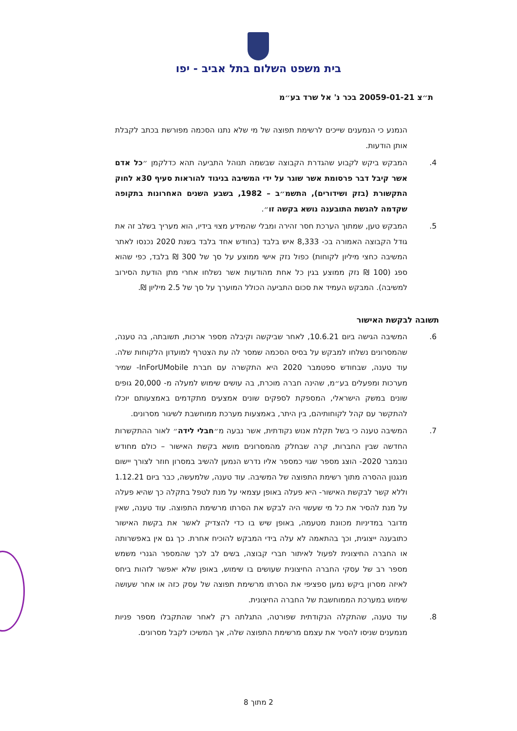בית משפט השלום בתל אביב - יפו
ת״צ 20059-01-21 בכר נ' אל שרד בע״מ
הנמנע כי הנמענים שייכים לרשימת תפוצה של מי שלא נתנו הסכמה מפורשת בכתב לקבלת אותן הודעות.
4. המבקש ביקש לקבוע שהגדרת הקבוצה שבשמה תנוהל התביעה תהא כדלקמן ״כל אדם אשר קיבל דבר פרסומת אשר שוגר על ידי המשיבה בניגוד להוראות סעיף 30א לחוק התקשורת (בזק ושידורים), התשמ״ב – 1982, בשבע השנים האחרונות בתקופה שקדמה להגשת התובענה נושא בקשה זו״.
5. המבקש טען, שמתוך הערכת חסר זהירה ומבלי שהמידע מצוי בידיו, הוא מעריך בשלב זה את גודל הקבוצה האמורה בכ- 8,333 איש בלבד (בחודש אחד בלבד בשנת 2020 נכנסו לאתר המשיבה כחצי מיליון לקוחות) כפול נזק אישי ממוצע על סך של 300 ₪ בלבד, כפי שהוא ספג (100 ₪ נזק ממוצע בגין כל אחת מהודעות אשר נשלחו אחרי מתן הודעת הסירוב למשיבה). המבקש העמיד את סכום התביעה הכולל המוערך על סך של 2.5 מיליון ₪.
תשובה לבקשת האישור
6. המשיבה הגישה ביום 10.6.21, לאחר שביקשה וקיבלה מספר ארכות, תשובתה, בה טענה, שהמסרונים נשלחו למבקש על בסיס הסכמה שמסר לה עת הצטרף למועדון הלקוחות שלה. עוד טענה, שבחודש ספטמבר 2020 היא התקשרה עם חברת InForUMobile- שמיר מערכות ומפעלים בע״מ, שהינה חברה מוכרת, בה עושים שימוש למעלה מ- 20,000 גופים שונים במשק הישראלי, המספקת לספקים שונים אמצעים מתקדמים באמצעותם יוכלו להתקשר עם קהל לקוחותיהם, בין היתר, באמצעות מערכת ממוחשבת לשיגור מסרונים.
7. המשיבה טענה כי בשל תקלת אנוש נקודתית, אשר נבעה מ״חבלי לידה״ לאור ההתקשרות החדשה שבין החברות, קרה שבחלק מהמסרונים מושא בקשת האישור – כולם מחודש נובמבר 2020- הוצג מספר שגוי כמספר אליו נדרש הנמען להשיב במסרון חוזר לצורך יישום מנגנון ההסרה מתוך רשימת התפוצה של המשיבה. עוד טענה, שלמעשה, כבר ביום 1.12.21 וללא קשר לבקשת האישור- היא פעלה באופן עצמאי על מנת לטפל בתקלה כך שהיא פעלה על מנת להסיר את כל מי שעשוי היה לבקש את הסרתו מרשימת התפוצה. עוד טענה, שאין מדובר במדיניות מכוונת מטעמה, באופן שיש בו כדי להצדיק לאשר את בקשת האישור כתובענה ייצוגית, וכך בהתאמה לא עלה בידי המבקש להוכיח אחרת. כך גם אין באפשרותה או החברה החיצונית לפעול לאיתור חברי קבוצה, בשים לב לכך שהמספר הגנרי משמש מספר רב של עסקי החברה החיצונית שעושים בו שימוש, באופן שלא יאפשר לזהות ביחס לאיזה מסרון ביקש נמען ספציפי את הסרתו מרשימת תפוצה של עסק כזה או אחר שעושה שימוש במערכת הממוחשבת של החברה החיצונית.
8. עוד טענה, שהתקלה הנקודתית שפורטה, התגלתה רק לאחר שהתקבלו מספר פניות מנמענים שניסו להסיר את עצמם מרשימת התפוצה שלה, אך המשיכו לקבל מסרונים.
2 מתוך 8